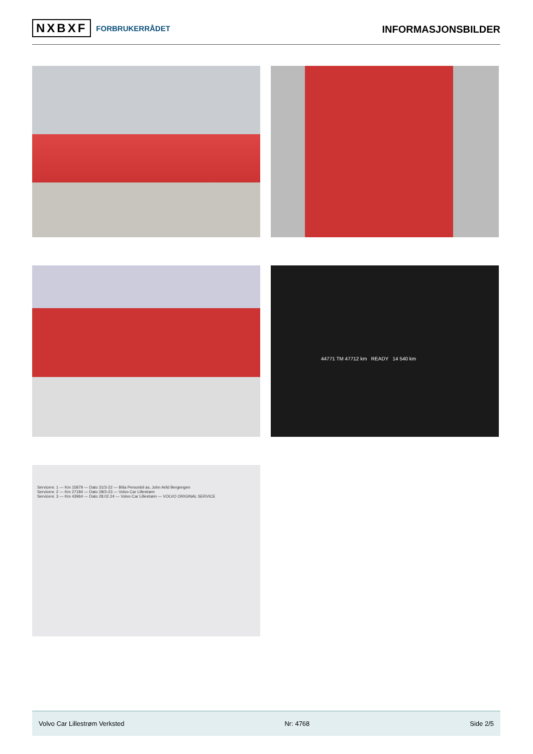NXBXF FORBRUKERRÅDET
INFORMASJONSBILDER
44771 TM 47712 km READY 14 540 km
Servicenr. 1 — Km 15879 — Dato 31/3-22 — Bilia Personbil as, John Arild Bergengen
Servicenr. 2 — Km 27184 — Dato 28/3-23 — Volvo Car Lillestrøm
Servicenr. 3 — Km 43964 — Dato 28.02.24 — Volvo Car Lillestrøm — VOLVO ORIGINAL SERVICE
Volvo Car Lillestrøm Verksted Nr: 4768 Side 2/5